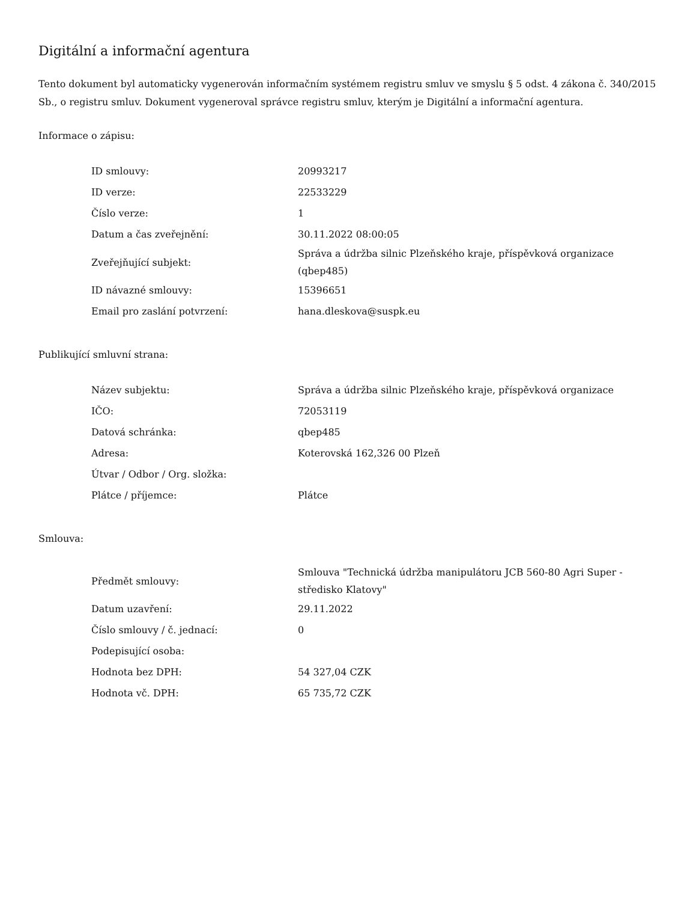Digitální a informační agentura
Tento dokument byl automaticky vygenerován informačním systémem registru smluv ve smyslu § 5 odst. 4 zákona č. 340/2015 Sb., o registru smluv. Dokument vygeneroval správce registru smluv, kterým je Digitální a informační agentura.
Informace o zápisu:
| ID smlouvy: | 20993217 |
| ID verze: | 22533229 |
| Číslo verze: | 1 |
| Datum a čas zveřejnění: | 30.11.2022 08:00:05 |
| Zveřejňující subjekt: | Správa a údržba silnic Plzeňského kraje, příspěvková organizace (qbep485) |
| ID návazné smlouvy: | 15396651 |
| Email pro zaslání potvrzení: | hana.dleskova@suspk.eu |
Publikující smluvní strana:
| Název subjektu: | Správa a údržba silnic Plzeňského kraje, příspěvková organizace |
| IČO: | 72053119 |
| Datová schránka: | qbep485 |
| Adresa: | Koterovská 162,326 00 Plzeň |
| Útvar / Odbor / Org. složka: | |
| Plátce / příjemce: | Plátce |
Smlouva:
| Předmět smlouvy: | Smlouva "Technická údržba manipulátoru JCB 560-80 Agri Super - středisko Klatovy" |
| Datum uzavření: | 29.11.2022 |
| Číslo smlouvy / č. jednací: | 0 |
| Podepisující osoba: | |
| Hodnota bez DPH: | 54 327,04 CZK |
| Hodnota vč. DPH: | 65 735,72 CZK |